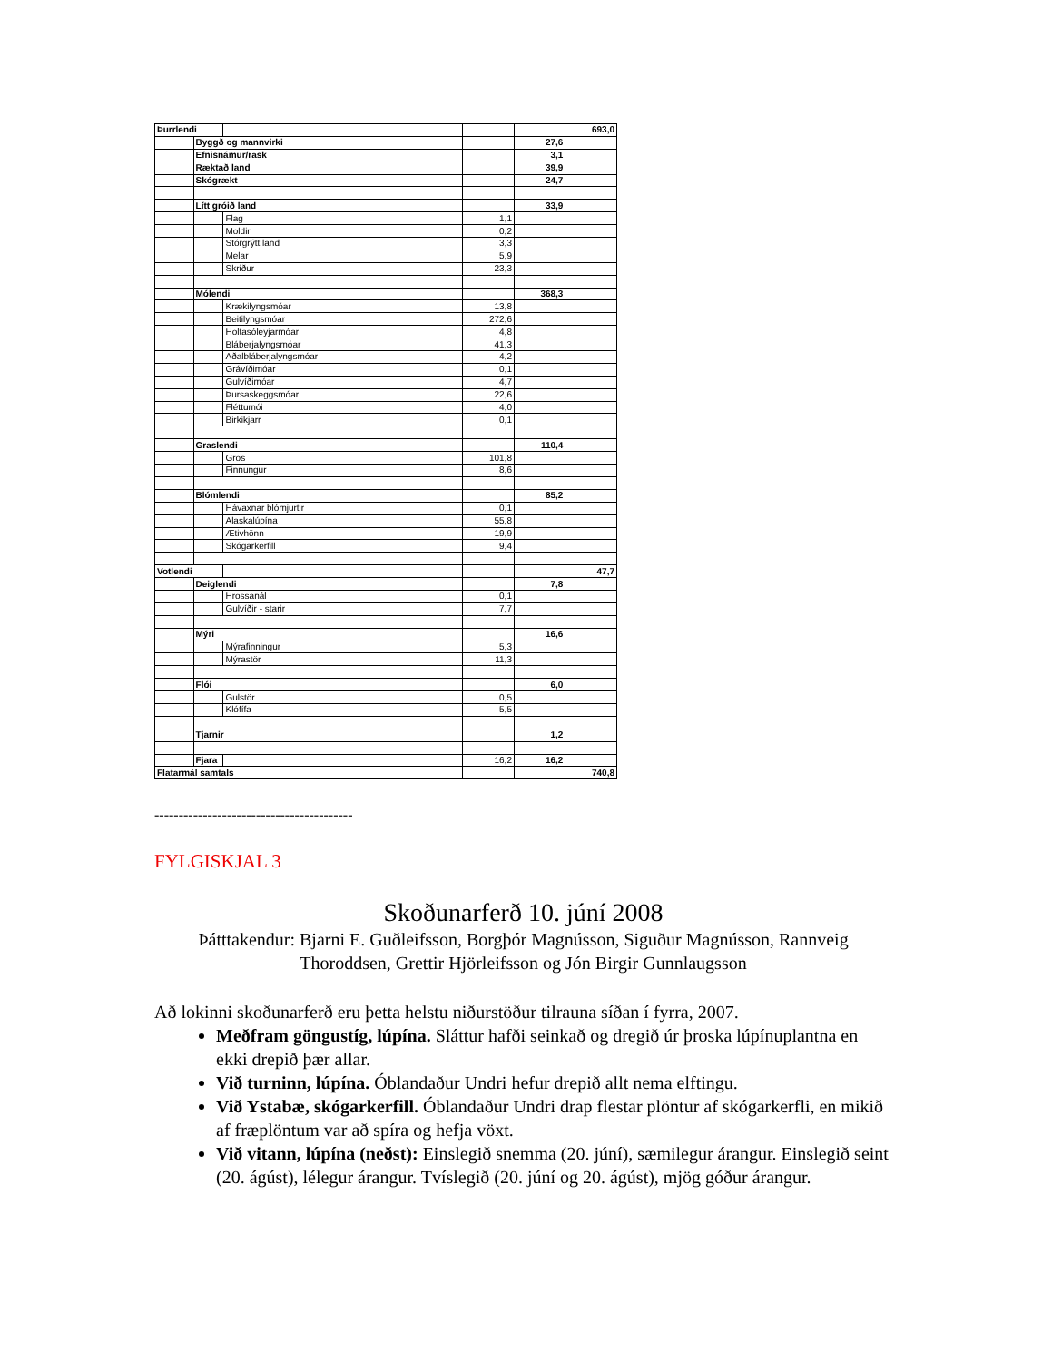| Þurrlendi | | | | | 693,0 |
| | Byggð og mannvirki | | | 27,6 | |
| | Efnisnámur/rask | | | 3,1 | |
| | Ræktað land | | | 39,9 | |
| | Skógrækt | | | 24,7 | |
| | Lítt gróið land | | | 33,9 | |
| | | Flag | 1,1 | | |
| | | Moldir | 0,2 | | |
| | | Stórgrýtt land | 3,3 | | |
| | | Melar | 5,9 | | |
| | | Skriður | 23,3 | | |
| | Mólendi | | | 368,3 | |
| | | Krækilyngsmóar | 13,8 | | |
| | | Beitilyngsmóar | 272,6 | | |
| | | Holtasóleyjarmóar | 4,8 | | |
| | | Bláberjalyngsmóar | 41,3 | | |
| | | Aðalbláberjalyngsmóar | 4,2 | | |
| | | Grávíðimóar | 0,1 | | |
| | | Gulvíðimóar | 4,7 | | |
| | | Þursaskeggsmóar | 22,6 | | |
| | | Fléttumói | 4,0 | | |
| | | Birkikjarr | 0,1 | | |
| | Graslendi | | | 110,4 | |
| | | Grös | 101,8 | | |
| | | Finnungur | 8,6 | | |
| | Blómlendi | | | 85,2 | |
| | | Hávaxnar blómjurtir | 0,1 | | |
| | | Alaskalúpína | 55,8 | | |
| | | Ætivhönn | 19,9 | | |
| | | Skógarkerfill | 9,4 | | |
| Votlendi | | | | | 47,7 |
| | Deiglendi | | | 7,8 | |
| | | Hrossanál | 0,1 | | |
| | | Gulvíðir - starir | 7,7 | | |
| | Mýri | | | 16,6 | |
| | | Mýrafinningur | 5,3 | | |
| | | Mýrastör | 11,3 | | |
| | Flói | | | 6,0 | |
| | | Gulstör | 0,5 | | |
| | | Klófífa | 5,5 | | |
| | Tjarnir | | | 1,2 | |
| | Fjara | | 16,2 | 16,2 | |
| Flatarmál samtals | | | | | 740,8 |
-----------------------------------------
FYLGISKJAL 3
Skoðunarferð 10. júní 2008
Þátttakendur: Bjarni E. Guðleifsson, Borgþór Magnússon, Siguður Magnússon, Rannveig Thoroddsen, Grettir Hjörleifsson og Jón Birgir Gunnlaugsson
Að lokinni skoðunarferð eru þetta helstu niðurstöður tilrauna síðan í fyrra, 2007.
Meðfram göngustíg, lúpína. Sláttur hafði seinkað og dregið úr þroska lúpínuplantna en ekki drepið þær allar.
Við turninn, lúpína. Óblandaður Undri hefur drepið allt nema elftingu.
Við Ystabæ, skógarkerfill. Óblandaður Undri drap flestar plöntur af skógarkerfli, en mikið af fræplöntum var að spíra og hefja vöxt.
Við vitann, lúpína (neðst): Einslegið snemma (20. júní), sæmilegur árangur. Einslegið seint (20. ágúst), lélegur árangur. Tvíslegið (20. júní og 20. ágúst), mjög góður árangur.